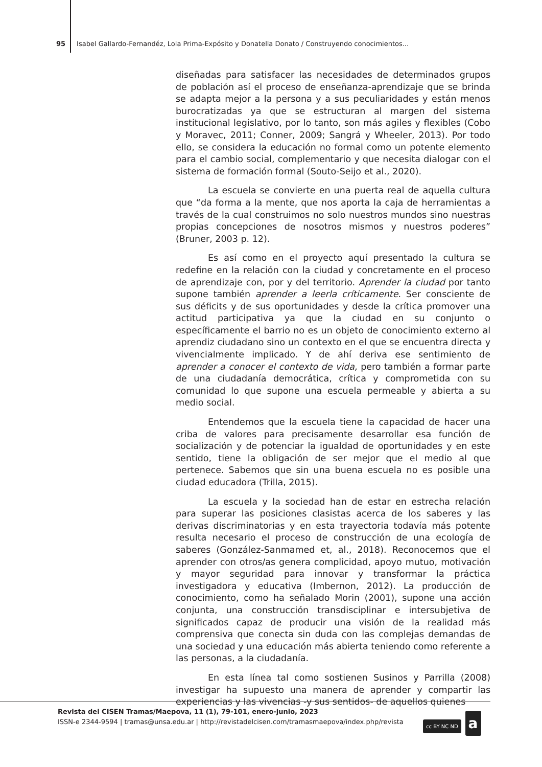95 Isabel Gallardo-Fernandéz, Lola Prima-Expósito y Donatella Donato / Construyendo conocimientos...
diseñadas para satisfacer las necesidades de determinados grupos de población así el proceso de enseñanza-aprendizaje que se brinda se adapta mejor a la persona y a sus peculiaridades y están menos burocratizadas ya que se estructuran al margen del sistema institucional legislativo, por lo tanto, son más agiles y flexibles (Cobo y Moravec, 2011; Conner, 2009; Sangrá y Wheeler, 2013). Por todo ello, se considera la educación no formal como un potente elemento para el cambio social, complementario y que necesita dialogar con el sistema de formación formal (Souto-Seijo et al., 2020).
La escuela se convierte en una puerta real de aquella cultura que “da forma a la mente, que nos aporta la caja de herramientas a través de la cual construimos no solo nuestros mundos sino nuestras propias concepciones de nosotros mismos y nuestros poderes” (Bruner, 2003 p. 12).
Es así como en el proyecto aquí presentado la cultura se redefine en la relación con la ciudad y concretamente en el proceso de aprendizaje con, por y del territorio. Aprender la ciudad por tanto supone también aprender a leerla críticamente. Ser consciente de sus déficits y de sus oportunidades y desde la crítica promover una actitud participativa ya que la ciudad en su conjunto o específicamente el barrio no es un objeto de conocimiento externo al aprendiz ciudadano sino un contexto en el que se encuentra directa y vivencialmente implicado. Y de ahí deriva ese sentimiento de aprender a conocer el contexto de vida, pero también a formar parte de una ciudadanía democrática, crítica y comprometida con su comunidad lo que supone una escuela permeable y abierta a su medio social.
Entendemos que la escuela tiene la capacidad de hacer una criba de valores para precisamente desarrollar esa función de socialización y de potenciar la igualdad de oportunidades y en este sentido, tiene la obligación de ser mejor que el medio al que pertenece. Sabemos que sin una buena escuela no es posible una ciudad educadora (Trilla, 2015).
La escuela y la sociedad han de estar en estrecha relación para superar las posiciones clasistas acerca de los saberes y las derivas discriminatorias y en esta trayectoria todavía más potente resulta necesario el proceso de construcción de una ecología de saberes (González-Sanmamed et, al., 2018). Reconocemos que el aprender con otros/as genera complicidad, apoyo mutuo, motivación y mayor seguridad para innovar y transformar la práctica investigadora y educativa (Imbernon, 2012). La producción de conocimiento, como ha señalado Morin (2001), supone una acción conjunta, una construcción transdisciplinar e intersubjetiva de significados capaz de producir una visión de la realidad más comprensiva que conecta sin duda con las complejas demandas de una sociedad y una educación más abierta teniendo como referente a las personas, a la ciudadanía.
En esta línea tal como sostienen Susinos y Parrilla (2008) investigar ha supuesto una manera de aprender y compartir las experiencias y las vivencias -y sus sentidos- de aquellos quienes
Revista del CISEN Tramas/Maepova, 11 (1), 79-101, enero-junio, 2023
ISSN-e 2344-9594 | tramas@unsa.edu.ar | http://revistadelcisen.com/tramasmaepova/index.php/revista
cc BY NC ND a